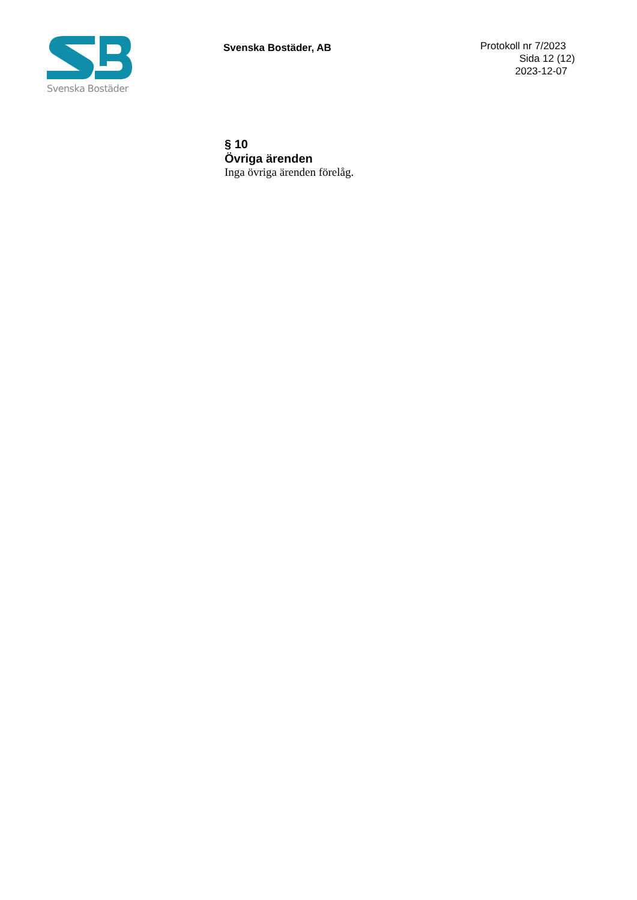Svenska Bostäder
Svenska Bostäder, AB
Protokoll nr 7/2023
Sida 12 (12)
2023-12-07
§ 10
Övriga ärenden
Inga övriga ärenden förelåg.